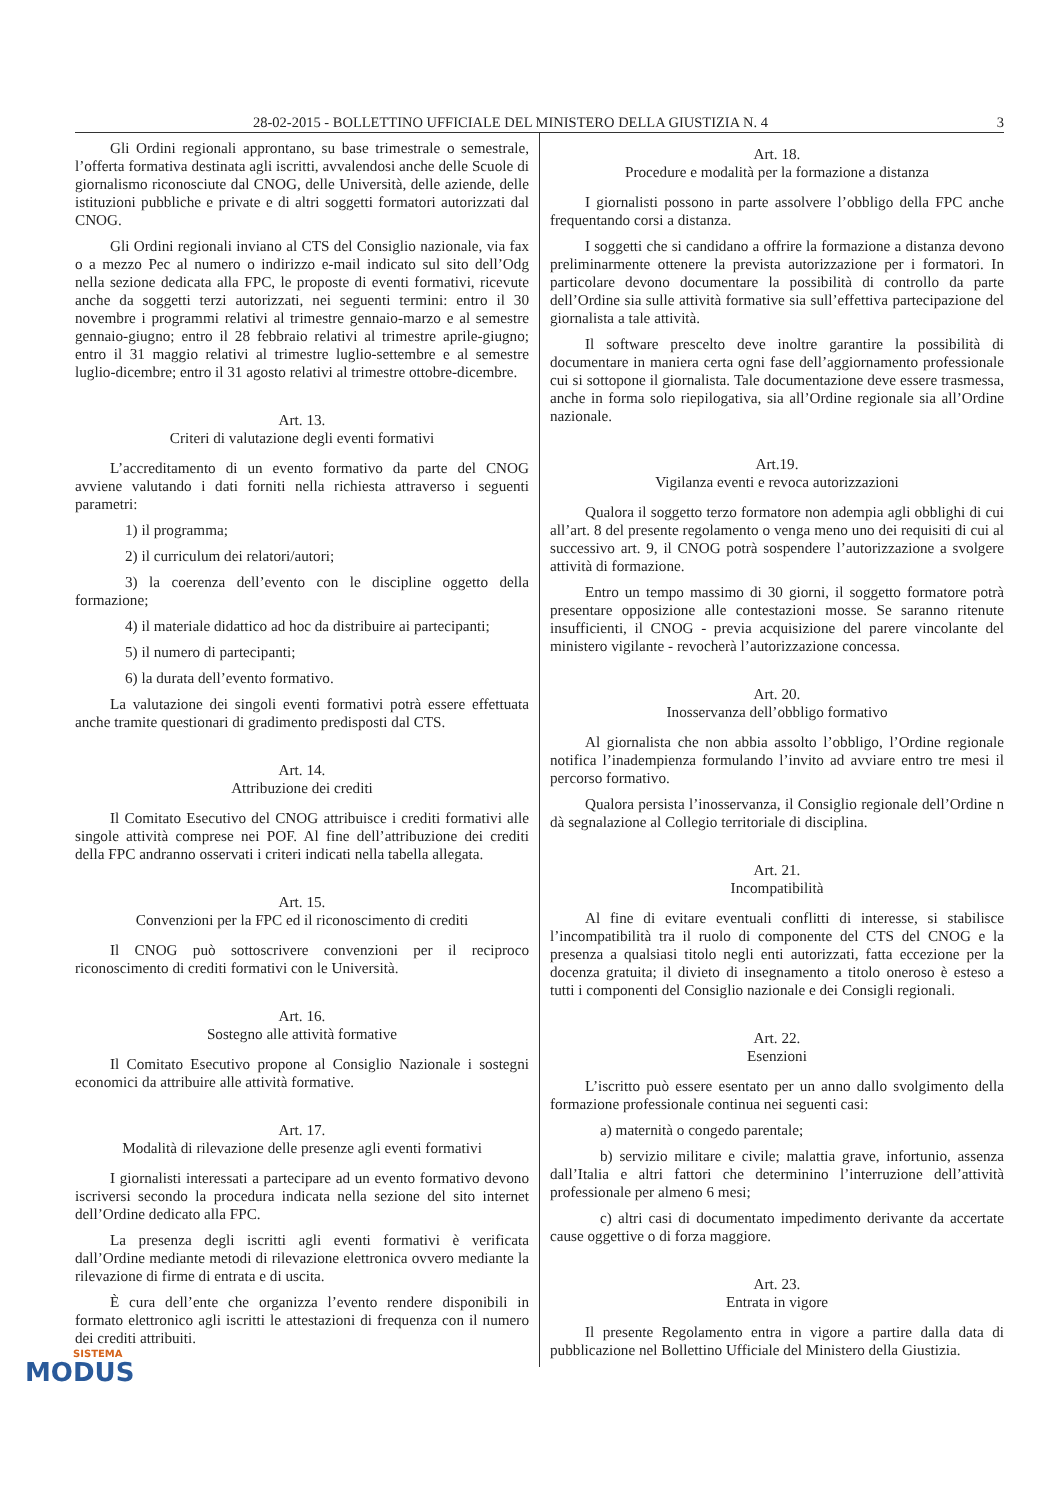28-02-2015 - BOLLETTINO UFFICIALE DEL MINISTERO DELLA GIUSTIZIA N. 4 3
Gli Ordini regionali approntano, su base trimestrale o semestrale, l’offerta formativa destinata agli iscritti, avvalendosi anche delle Scuole di giornalismo riconosciute dal CNOG, delle Università, delle aziende, delle istituzioni pubbliche e private e di altri soggetti formatori autorizzati dal CNOG.
Gli Ordini regionali inviano al CTS del Consiglio nazionale, via fax o a mezzo Pec al numero o indirizzo e-mail indicato sul sito dell’Odg nella sezione dedicata alla FPC, le proposte di eventi formativi, ricevute anche da soggetti terzi autorizzati, nei seguenti termini: entro il 30 novembre i programmi relativi al trimestre gennaio-marzo e al semestre gennaio-giugno; entro il 28 febbraio relativi al trimestre aprile-giugno; entro il 31 maggio relativi al trimestre luglio-settembre e al semestre luglio-dicembre; entro il 31 agosto relativi al trimestre ottobre-dicembre.
Art. 13.
Criteri di valutazione degli eventi formativi
L’accreditamento di un evento formativo da parte del CNOG avviene valutando i dati forniti nella richiesta attraverso i seguenti parametri:
1) il programma;
2) il curriculum dei relatori/autori;
3) la coerenza dell’evento con le discipline oggetto della formazione;
4) il materiale didattico ad hoc da distribuire ai partecipanti;
5) il numero di partecipanti;
6) la durata dell’evento formativo.
La valutazione dei singoli eventi formativi potrà essere effettuata anche tramite questionari di gradimento predisposti dal CTS.
Art. 14.
Attribuzione dei crediti
Il Comitato Esecutivo del CNOG attribuisce i crediti formativi alle singole attività comprese nei POF. Al fine dell’attribuzione dei crediti della FPC andranno osservati i criteri indicati nella tabella allegata.
Art. 15.
Convenzioni per la FPC ed il riconoscimento di crediti
Il CNOG può sottoscrivere convenzioni per il reciproco riconoscimento di crediti formativi con le Università.
Art. 16.
Sostegno alle attività formative
Il Comitato Esecutivo propone al Consiglio Nazionale i sostegni economici da attribuire alle attività formative.
Art. 17.
Modalità di rilevazione delle presenze agli eventi formativi
I giornalisti interessati a partecipare ad un evento formativo devono iscriversi secondo la procedura indicata nella sezione del sito internet dell’Ordine dedicato alla FPC.
La presenza degli iscritti agli eventi formativi è verificata dall’Ordine mediante metodi di rilevazione elettronica ovvero mediante la rilevazione di firme di entrata e di uscita.
È cura dell’ente che organizza l’evento rendere disponibili in formato elettronico agli iscritti le attestazioni di frequenza con il numero dei crediti attribuiti.
Art. 18.
Procedure e modalità per la formazione a distanza
I giornalisti possono in parte assolvere l’obbligo della FPC anche frequentando corsi a distanza.
I soggetti che si candidano a offrire la formazione a distanza devono preliminarmente ottenere la prevista autorizzazione per i formatori. In particolare devono documentare la possibilità di controllo da parte dell’Ordine sia sulle attività formative sia sull’effettiva partecipazione del giornalista a tale attività.
Il software prescelto deve inoltre garantire la possibilità di documentare in maniera certa ogni fase dell’aggiornamento professionale cui si sottopone il giornalista. Tale documentazione deve essere trasmessa, anche in forma solo riepilogativa, sia all’Ordine regionale sia all’Ordine nazionale.
Art.19.
Vigilanza eventi e revoca autorizzazioni
Qualora il soggetto terzo formatore non adempia agli obblighi di cui all’art. 8 del presente regolamento o venga meno uno dei requisiti di cui al successivo art. 9, il CNOG potrà sospendere l’autorizzazione a svolgere attività di formazione.
Entro un tempo massimo di 30 giorni, il soggetto formatore potrà presentare opposizione alle contestazioni mosse. Se saranno ritenute insufficienti, il CNOG - previa acquisizione del parere vincolante del ministero vigilante - revocherà l’autorizzazione concessa.
Art. 20.
Inosservanza dell’obbligo formativo
Al giornalista che non abbia assolto l’obbligo, l’Ordine regionale notifica l’inadempienza formulando l’invito ad avviare entro tre mesi il percorso formativo.
Qualora persista l’inosservanza, il Consiglio regionale dell’Ordine n dà segnalazione al Collegio territoriale di disciplina.
Art. 21.
Incompatibilità
Al fine di evitare eventuali conflitti di interesse, si stabilisce l’incompatibilità tra il ruolo di componente del CTS del CNOG e la presenza a qualsiasi titolo negli enti autorizzati, fatta eccezione per la docenza gratuita; il divieto di insegnamento a titolo oneroso è esteso a tutti i componenti del Consiglio nazionale e dei Consigli regionali.
Art. 22.
Esenzioni
L’iscritto può essere esentato per un anno dallo svolgimento della formazione professionale continua nei seguenti casi:
a) maternità o congedo parentale;
b) servizio militare e civile; malattia grave, infortunio, assenza dall’Italia e altri fattori che determinino l’interruzione dell’attività professionale per almeno 6 mesi;
c) altri casi di documentato impedimento derivante da accertate cause oggettive o di forza maggiore.
Art. 23.
Entrata in vigore
Il presente Regolamento entra in vigore a partire dalla data di pubblicazione nel Bollettino Ufficiale del Ministero della Giustizia.
SISTEMA
MODUS